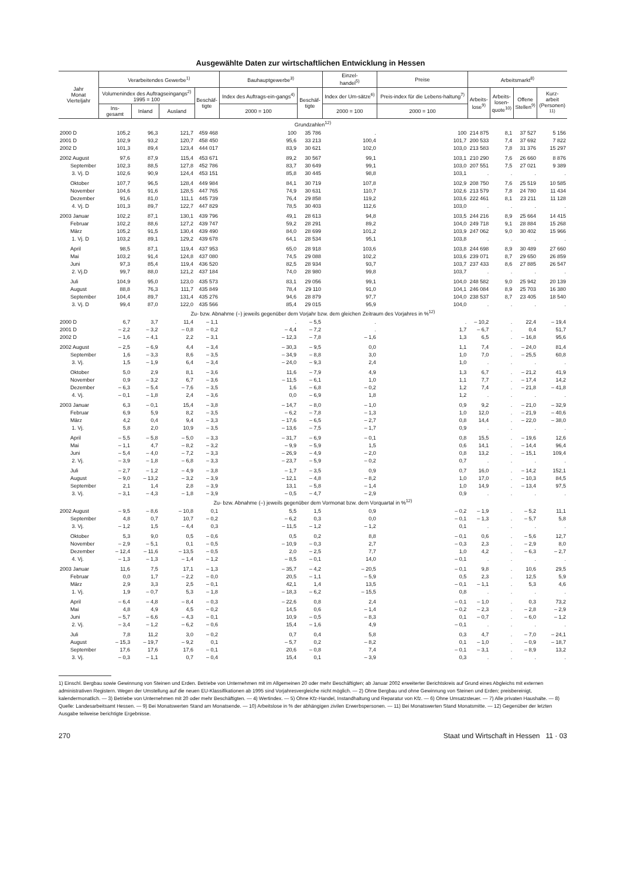Ausgewählte Daten zur wirtschaftlichen Entwicklung in Hessen
| Jahr Monat Vierteljahr | Verarbeitendes Gewerbe<sup>1)</sup> | | | | Bauhauptgewerbe<sup>3)</sup> | | Einzel- handel<sup>5)</sup> | Preise | Arbeitsmarkt<sup>8)</sup> | | | |
| --- | --- | --- | --- | --- | --- | --- | --- | --- | --- | --- | --- | --- |
| | Volumenindex des Auftragseingangs<sup>2)</sup> 1995 = 100 | | | Beschäf- tigte | Index des Auftrags-ein-gangs<sup>4)</sup> | Beschäf- tigte | Index der Um-sätze<sup>6)</sup> | Preis-index für die Lebens-haltung<sup>7)</sup> | Arbeits- lose<sup>9)</sup> | Arbeits- losen- quote<sup>10)</sup> | Offene Stellen<sup>9)</sup> | Kurz- arbeit (Personen) <sup>11)</sup> |
| | Ins- gesamt | Inland | Ausland | | | | | | | | | |
| | | | | | 2000 = 100 | | 2000 = 100 | 2000 = 100 | | | | |
| Grundzahlen<sup>12)</sup> | | | | | | | | | | | | |
| 2000 D | 105,2 | 96,3 | 121,7 | 459 468 | 100 | 35 786 | . | 100 | 214 875 | 8,1 | 37 527 | 5 156 |
| 2001 D | 102,9 | 93,2 | 120,7 | 458 450 | 95,6 | 33 213 | 100,4 | 101,7 | 200 533 | 7,4 | 37 692 | 7 822 |
| 2002 D | 101,3 | 89,4 | 123,4 | 444 017 | 83,9 | 30 621 | 102,0 | 103,0 | 213 583 | 7,8 | 31 376 | 15 297 |
| 2002 August | 97,6 | 87,9 | 115,4 | 453 671 | 89,2 | 30 567 | 99,1 | 103,1 | 210 290 | 7,6 | 26 660 | 8 876 |
| September | 102,3 | 88,5 | 127,8 | 452 786 | 83,7 | 30 649 | 99,1 | 103,0 | 207 551 | 7,5 | 27 021 | 9 389 |
| 3. Vj. D | 102,6 | 90,9 | 124,4 | 453 151 | 85,8 | 30 445 | 98,8 | 103,1 | . | . | . | . |
| Oktober | 107,7 | 96,5 | 128,4 | 449 984 | 84,1 | 30 719 | 107,8 | 102,9 | 208 750 | 7,6 | 25 519 | 10 585 |
| November | 104,6 | 91,6 | 128,5 | 447 765 | 74,9 | 30 631 | 110,7 | 102,6 | 213 579 | 7,8 | 24 780 | 11 434 |
| Dezember | 91,6 | 81,0 | 111,1 | 445 739 | 76,4 | 29 858 | 119,2 | 103,6 | 222 461 | 8,1 | 23 211 | 11 128 |
| 4. Vj. D | 101,3 | 89,7 | 122,7 | 447 829 | 78,5 | 30 403 | 112,6 | 103,0 | . | . | . | . |
| 2003 Januar | 102,2 | 87,1 | 130,1 | 439 796 | 49,1 | 28 613 | 94,8 | 103,5 | 244 216 | 8,9 | 25 664 | 14 415 |
| Februar | 102,2 | 88,6 | 127,2 | 439 747 | 59,2 | 28 291 | 89,2 | 104,0 | 249 718 | 9,1 | 28 884 | 15 268 |
| März | 105,2 | 91,5 | 130,4 | 439 490 | 84,0 | 28 699 | 101,2 | 103,9 | 247 062 | 9,0 | 30 402 | 15 966 |
| 1. Vj. D | 103,2 | 89,1 | 129,2 | 439 678 | 64,1 | 28 534 | 95,1 | 103,8 | . | . | . | . |
| April | 98,5 | 87,1 | 119,4 | 437 953 | 65,0 | 28 918 | 103,6 | 103,8 | 244 698 | 8,9 | 30 489 | 27 660 |
| Mai | 103,2 | 91,4 | 124,8 | 437 080 | 74,5 | 29 088 | 102,2 | 103,6 | 239 071 | 8,7 | 29 650 | 26 859 |
| Juni | 97,3 | 85,4 | 119,4 | 436 520 | 82,5 | 28 934 | 93,7 | 103,7 | 237 433 | 8,6 | 27 885 | 26 547 |
| 2. Vj.D | 99,7 | 88,0 | 121,2 | 437 184 | 74,0 | 28 980 | 99,8 | 103,7 | . | . | . | . |
| Juli | 104,9 | 95,0 | 123,0 | 435 573 | 83,1 | 29 056 | 99,1 | 104,0 | 248 582 | 9,0 | 25 942 | 20 139 |
| August | 88,8 | 76,3 | 111,7 | 435 849 | 78,4 | 29 110 | 91,0 | 104,1 | 246 084 | 8,9 | 25 703 | 16 380 |
| September | 104,4 | 89,7 | 131,4 | 435 276 | 94,6 | 28 879 | 97,7 | 104,0 | 238 537 | 8,7 | 23 405 | 18 540 |
| 3. Vj. D | 99,4 | 87,0 | 122,0 | 435 566 | 85,4 | 29 015 | 95,9 | 104,0 | . | . | . | . |
| Zu- bzw. Abnahme (–) jeweils gegenüber dem Vorjahr bzw. dem gleichen Zeitraum des Vorjahres in %<sup>12)</sup> | | | | | | | | | | | | |
| 2000 D | 6,7 | 3,7 | 11,4 | – 1,1 | . | – 5,5 | . | . | – 10,2 | . | 22,4 | – 19,4 |
| 2001 D | – 2,2 | – 3,2 | – 0,8 | – 0,2 | – 4,4 | – 7,2 | . | 1,7 | – 6,7 | . | 0,4 | 51,7 |
| 2002 D | – 1,6 | – 4,1 | 2,2 | – 3,1 | – 12,3 | – 7,8 | – 1,6 | 1,3 | 6,5 | . | – 16,8 | 95,6 |
| 2002 August | – 2,5 | – 6,9 | 4,4 | – 3,4 | – 30,3 | – 9,5 | 0,0 | 1,1 | 7,4 | . | – 24,0 | 81,4 |
| September | 1,6 | – 3,3 | 8,6 | – 3,5 | – 34,9 | – 8,8 | 3,0 | 1,0 | 7,0 | . | – 25,5 | 60,8 |
| 3. Vj. | 1,5 | – 1,9 | 6,4 | – 3,4 | – 24,0 | – 9,3 | 2,4 | 1,0 | . | . | . | . |
| Oktober | 5,0 | 2,9 | 8,1 | – 3,6 | 11,6 | – 7,9 | 4,9 | 1,3 | 6,7 | . | – 21,2 | 41,9 |
| November | 0,9 | – 3,2 | 6,7 | – 3,6 | – 11,5 | – 6,1 | 1,0 | 1,1 | 7,7 | . | – 17,4 | 14,2 |
| Dezember | – 6,3 | – 5,4 | – 7,6 | – 3,5 | 1,6 | – 6,8 | – 0,2 | 1,2 | 7,4 | . | – 21,8 | – 41,8 |
| 4. Vj. | – 0,1 | – 1,8 | 2,4 | – 3,6 | 0,0 | – 6,9 | 1,8 | 1,2 | . | . | . | . |
| 2003 Januar | 6,3 | – 0,1 | 15,4 | – 3,8 | – 14,7 | – 8,0 | – 1,0 | 0,9 | 9,2 | . | – 21,0 | – 32,9 |
| Februar | 6,9 | 5,9 | 8,2 | – 3,5 | – 6,2 | – 7,8 | – 1,3 | 1,0 | 12,0 | . | – 21,9 | – 40,6 |
| März | 4,2 | 0,4 | 9,4 | – 3,3 | – 17,6 | – 6,5 | – 2,7 | 0,8 | 14,4 | . | – 22,0 | – 38,0 |
| 1. Vj. | 5,8 | 2,0 | 10,9 | – 3,5 | – 13,6 | – 7,5 | – 1,7 | 0,9 | . | . | . | . |
| April | – 5,5 | – 5,8 | – 5,0 | – 3,3 | – 31,7 | – 6,9 | – 0,1 | 0,8 | 15,5 | . | – 19,6 | 12,6 |
| Mai | – 1,1 | 4,7 | – 8,2 | – 3,2 | – 9,9 | – 5,9 | 1,5 | 0,6 | 14,1 | . | – 14,4 | 96,4 |
| Juni | – 5,4 | – 4,0 | – 7,2 | – 3,3 | – 26,9 | – 4,9 | – 2,0 | 0,8 | 13,2 | . | – 15,1 | 109,4 |
| 2. Vj. | – 3,9 | – 1,8 | – 6,8 | – 3,3 | – 23,7 | – 5,9 | – 0,2 | 0,7 | . | . | . | . |
| Juli | – 2,7 | – 1,2 | – 4,9 | – 3,8 | – 1,7 | – 3,5 | 0,9 | 0,7 | 16,0 | . | – 14,2 | 152,1 |
| August | – 9,0 | – 13,2 | – 3,2 | – 3,9 | – 12,1 | – 4,8 | – 8,2 | 1,0 | 17,0 | . | – 10,3 | 84,5 |
| September | 2,1 | 1,4 | 2,8 | – 3,9 | 13,1 | – 5,8 | – 1,4 | 1,0 | 14,9 | . | – 13,4 | 97,5 |
| 3. Vj. | – 3,1 | – 4,3 | – 1,8 | – 3,9 | – 0,5 | – 4,7 | – 2,9 | 0,9 | . | . | . | . |
| Zu- bzw. Abnahme (–) jeweils gegenüber dem Vormonat bzw. dem Vorquartal in %<sup>12)</sup> | | | | | | | | | | | | |
| 2002 August | – 9,5 | – 8,6 | – 10,8 | 0,1 | 5,5 | 1,5 | 0,9 | – 0,2 | – 1,9 | . | – 5,2 | 11,1 |
| September | 4,8 | 0,7 | 10,7 | – 0,2 | – 6,2 | 0,3 | 0,0 | – 0,1 | – 1,3 | . | – 5,7 | 5,8 |
| 3. Vj. | – 1,2 | 1,5 | – 4,4 | 0,3 | – 11,5 | – 1,2 | – 1,2 | 0,1 | . | . | . | . |
| Oktober | 5,3 | 9,0 | 0,5 | – 0,6 | 0,5 | 0,2 | 8,8 | – 0,1 | 0,6 | . | – 5,6 | 12,7 |
| November | – 2,9 | – 5,1 | 0,1 | – 0,5 | – 10,9 | – 0,3 | 2,7 | – 0,3 | 2,3 | . | – 2,9 | 8,0 |
| Dezember | – 12,4 | – 11,6 | – 13,5 | – 0,5 | 2,0 | – 2,5 | 7,7 | 1,0 | 4,2 | . | – 6,3 | – 2,7 |
| 4. Vj. | – 1,3 | – 1,3 | – 1,4 | – 1,2 | – 8,5 | – 0,1 | 14,0 | – 0,1 | . | . | . | . |
| 2003 Januar | 11,6 | 7,5 | 17,1 | – 1,3 | – 35,7 | – 4,2 | – 20,5 | – 0,1 | 9,8 | . | 10,6 | 29,5 |
| Februar | 0,0 | 1,7 | – 2,2 | – 0,0 | 20,5 | – 1,1 | – 5,9 | 0,5 | 2,3 | . | 12,5 | 5,9 |
| März | 2,9 | 3,3 | 2,5 | – 0,1 | 42,1 | 1,4 | 13,5 | – 0,1 | – 1,1 | . | 5,3 | 4,6 |
| 1. Vj. | 1,9 | – 0,7 | 5,3 | – 1,8 | – 18,3 | – 6,2 | – 15,5 | 0,8 | . | . | . | . |
| April | – 6,4 | – 4,8 | – 8,4 | – 0,3 | – 22,6 | 0,8 | 2,4 | – 0,1 | – 1,0 | . | 0,3 | 73,2 |
| Mai | 4,8 | 4,9 | 4,5 | – 0,2 | 14,5 | 0,6 | – 1,4 | – 0,2 | – 2,3 | . | – 2,8 | – 2,9 |
| Juni | – 5,7 | – 6,6 | – 4,3 | – 0,1 | 10,9 | – 0,5 | – 8,3 | 0,1 | – 0,7 | . | – 6,0 | – 1,2 |
| 2. Vj. | – 3,4 | – 1,2 | – 6,2 | – 0,6 | 15,4 | – 1,6 | 4,9 | – 0,1 | . | . | . | . |
| Juli | 7,8 | 11,2 | 3,0 | – 0,2 | 0,7 | 0,4 | 5,8 | 0,3 | 4,7 | . | – 7,0 | – 24,1 |
| August | – 15,3 | – 19,7 | – 9,2 | 0,1 | – 5,7 | 0,2 | – 8,2 | 0,1 | – 1,0 | . | – 0,9 | – 18,7 |
| September | 17,6 | 17,6 | 17,6 | – 0,1 | 20,6 | – 0,8 | 7,4 | – 0,1 | – 3,1 | . | – 8,9 | 13,2 |
| 3. Vj. | – 0,3 | – 1,1 | 0,7 | – 0,4 | 15,4 | 0,1 | – 3,9 | 0,3 | . | . | . | . |
1) Einschl. Bergbau sowie Gewinnung von Steinen und Erden. Betriebe von Unternehmen mit im Allgemeinen 20 oder mehr Beschäftigten; ab Januar 2002 erweiterter Berichtskreis auf Grund eines Abgleichs mit externen administrativen Registern. Wegen der Umstellung auf die neuen EU-Klassifikationen ab 1995 sind Vorjahresvergleiche nicht möglich. — 2) Ohne Bergbau und ohne Gewinnung von Steinen und Erden; preisbereinigt, kalendermonatlich. — 3) Betriebe von Unternehmen mit 20 oder mehr Beschäftigten. — 4) Wertindex. — 5) Ohne Kfz-Handel, Instandhaltung und Reparatur von Kfz. — 6) Ohne Umsatzsteuer. — 7) Alle privaten Haushalte. — 8) Quelle: Landesarbeitsamt Hessen. — 9) Bei Monatswerten Stand am Monatsende. — 10) Arbeitslose in % der abhängigen zivilen Erwerbspersonen. — 11) Bei Monatswerten Stand Monatsmitte. — 12) Gegenüber der letzten Ausgabe teilweise berichtigte Ergebnisse.
270 Staat und Wirtschaft in Hessen 11 · 03